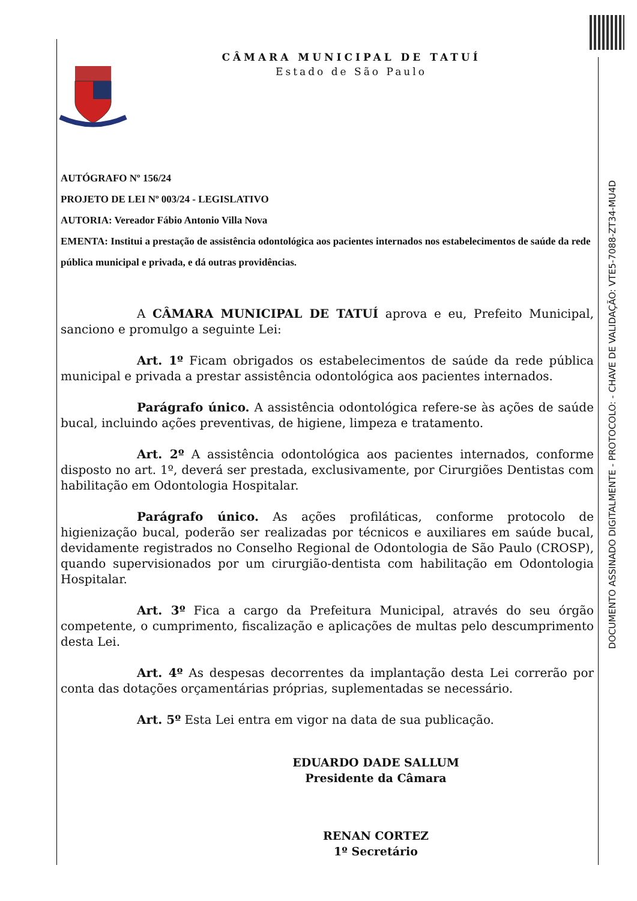DOCUMENTO ASSINADO DIGITALMENTE - PROTOCOLO: - CHAVE DE VALIDAÇÃO: VTE5-7088-ZT34-MU4D
CÂMARA MUNICIPAL DE TATUÍ
Estado de São Paulo
AUTÓGRAFO Nº 156/24
PROJETO DE LEI Nº 003/24 - LEGISLATIVO
AUTORIA: Vereador Fábio Antonio Villa Nova
EMENTA: Institui a prestação de assistência odontológica aos pacientes internados nos estabelecimentos de saúde da rede pública municipal e privada, e dá outras providências.
A CÂMARA MUNICIPAL DE TATUÍ aprova e eu, Prefeito Municipal, sanciono e promulgo a seguinte Lei:
Art. 1º Ficam obrigados os estabelecimentos de saúde da rede pública municipal e privada a prestar assistência odontológica aos pacientes internados.
Parágrafo único. A assistência odontológica refere-se às ações de saúde bucal, incluindo ações preventivas, de higiene, limpeza e tratamento.
Art. 2º A assistência odontológica aos pacientes internados, conforme disposto no art. 1º, deverá ser prestada, exclusivamente, por Cirurgiões Dentistas com habilitação em Odontologia Hospitalar.
Parágrafo único. As ações profiláticas, conforme protocolo de higienização bucal, poderão ser realizadas por técnicos e auxiliares em saúde bucal, devidamente registrados no Conselho Regional de Odontologia de São Paulo (CROSP), quando supervisionados por um cirurgião-dentista com habilitação em Odontologia Hospitalar.
Art. 3º Fica a cargo da Prefeitura Municipal, através do seu órgão competente, o cumprimento, fiscalização e aplicações de multas pelo descumprimento desta Lei.
Art. 4º As despesas decorrentes da implantação desta Lei correrão por conta das dotações orçamentárias próprias, suplementadas se necessário.
Art. 5º Esta Lei entra em vigor na data de sua publicação.
EDUARDO DADE SALLUM
Presidente da Câmara
RENAN CORTEZ
1º Secretário